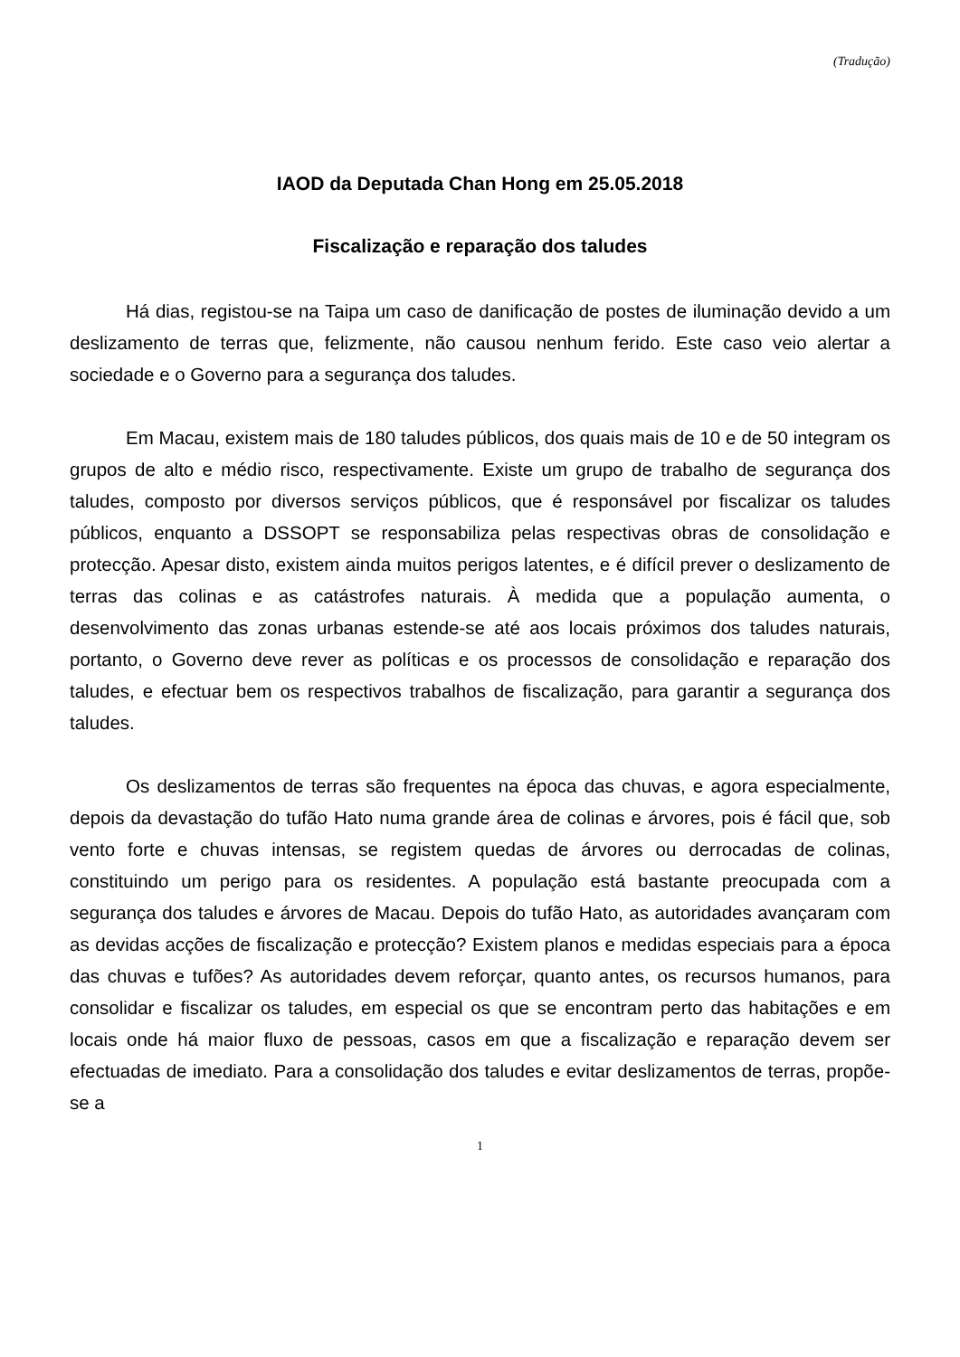(Tradução)
IAOD da Deputada Chan Hong em 25.05.2018
Fiscalização e reparação dos taludes
Há dias, registou-se na Taipa um caso de danificação de postes de iluminação devido a um deslizamento de terras que, felizmente, não causou nenhum ferido. Este caso veio alertar a sociedade e o Governo para a segurança dos taludes.
Em Macau, existem mais de 180 taludes públicos, dos quais mais de 10 e de 50 integram os grupos de alto e médio risco, respectivamente. Existe um grupo de trabalho de segurança dos taludes, composto por diversos serviços públicos, que é responsável por fiscalizar os taludes públicos, enquanto a DSSOPT se responsabiliza pelas respectivas obras de consolidação e protecção. Apesar disto, existem ainda muitos perigos latentes, e é difícil prever o deslizamento de terras das colinas e as catástrofes naturais. À medida que a população aumenta, o desenvolvimento das zonas urbanas estende-se até aos locais próximos dos taludes naturais, portanto, o Governo deve rever as políticas e os processos de consolidação e reparação dos taludes, e efectuar bem os respectivos trabalhos de fiscalização, para garantir a segurança dos taludes.
Os deslizamentos de terras são frequentes na época das chuvas, e agora especialmente, depois da devastação do tufão Hato numa grande área de colinas e árvores, pois é fácil que, sob vento forte e chuvas intensas, se registem quedas de árvores ou derrocadas de colinas, constituindo um perigo para os residentes. A população está bastante preocupada com a segurança dos taludes e árvores de Macau. Depois do tufão Hato, as autoridades avançaram com as devidas acções de fiscalização e protecção? Existem planos e medidas especiais para a época das chuvas e tufões? As autoridades devem reforçar, quanto antes, os recursos humanos, para consolidar e fiscalizar os taludes, em especial os que se encontram perto das habitações e em locais onde há maior fluxo de pessoas, casos em que a fiscalização e reparação devem ser efectuadas de imediato. Para a consolidação dos taludes e evitar deslizamentos de terras, propõe-se a
1